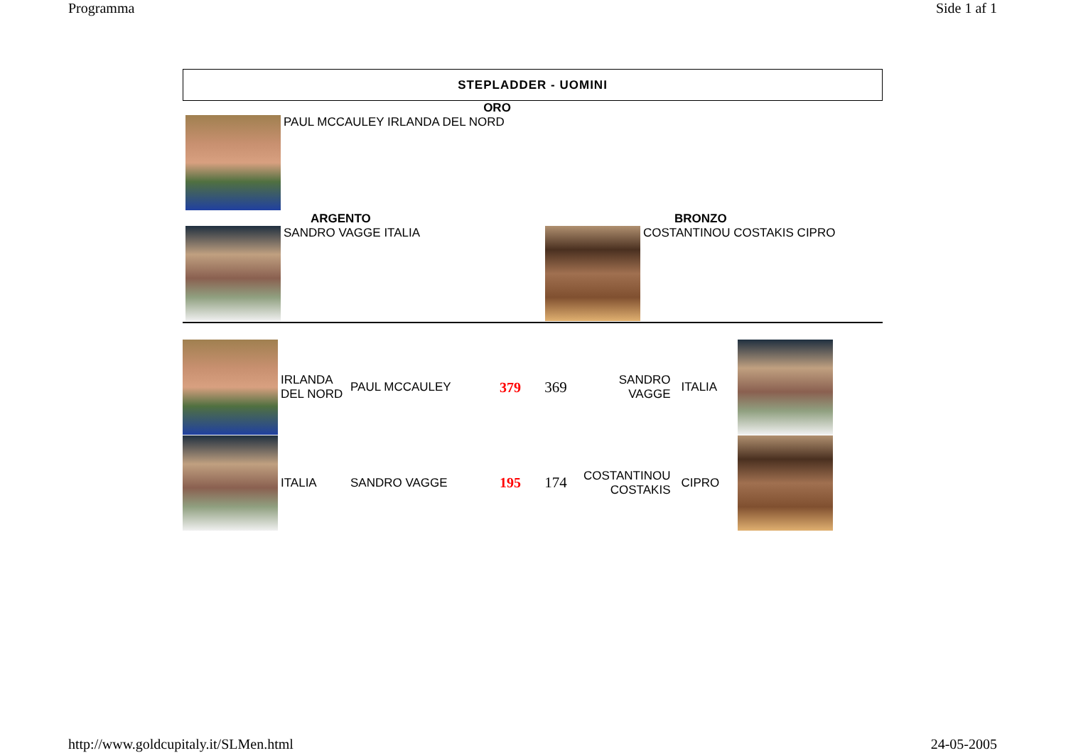Programma Side 1 af 1
STEPLADDER - UOMINI
ORO
PAUL MCCAULEY IRLANDA DEL NORD
ARGENTO
SANDRO VAGGE ITALIA
BRONZO
COSTANTINOU COSTAKIS CIPRO
| | IRLANDA DEL NORD | PAUL MCCAULEY | 379 | 369 | SANDRO VAGGE | ITALIA | |
| | ITALIA | SANDRO VAGGE | 195 | 174 | COSTANTINOU COSTAKIS | CIPRO | |
http://www.goldcupitaly.it/SLMen.html 24-05-2005